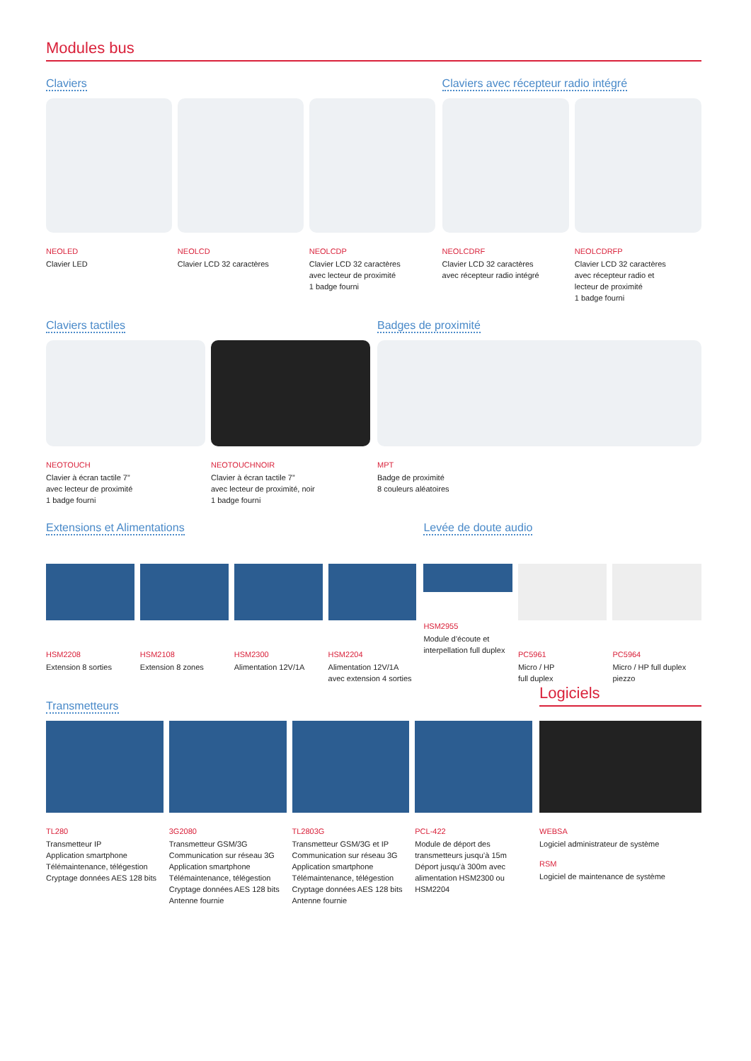Modules bus
Claviers
NEOLED
Clavier LED
NEOLCD
Clavier LCD 32 caractères
NEOLCDP
Clavier LCD 32 caractères
avec lecteur de proximité
1 badge fourni
Claviers avec récepteur radio intégré
NEOLCDRF
Clavier LCD 32 caractères
avec récepteur radio intégré
NEOLCDRFP
Clavier LCD 32 caractères
avec récepteur radio et
lecteur de proximité
1 badge fourni
Claviers tactiles
NEOTOUCH
Clavier à écran tactile 7”
avec lecteur de proximité
1 badge fourni
NEOTOUCHNOIR
Clavier à écran tactile 7”
avec lecteur de proximité, noir
1 badge fourni
Badges de proximité
MPT
Badge de proximité
8 couleurs aléatoires
Extensions et Alimentations
HSM2208
Extension 8 sorties
HSM2108
Extension 8 zones
HSM2300
Alimentation 12V/1A
HSM2204
Alimentation 12V/1A
avec extension 4 sorties
Levée de doute audio
HSM2955
Module d’écoute et
interpellation full duplex
PC5961
Micro / HP
full duplex
PC5964
Micro / HP full duplex piezzo
Transmetteurs
TL280
Transmetteur IP
Application smartphone
Télémaintenance, télégestion
Cryptage données AES 128 bits
3G2080
Transmetteur GSM/3G
Communication sur réseau 3G
Application smartphone
Télémaintenance, télégestion
Cryptage données AES 128 bits
Antenne fournie
TL2803G
Transmetteur GSM/3G et IP
Communication sur réseau 3G
Application smartphone
Télémaintenance, télégestion
Cryptage données AES 128 bits
Antenne fournie
PCL-422
Module de déport des
transmetteurs jusqu’à 15m
Déport jusqu’à 300m avec
alimentation HSM2300 ou
HSM2204
Logiciels
WEBSA
Logiciel administrateur de système
RSM
Logiciel de maintenance de système